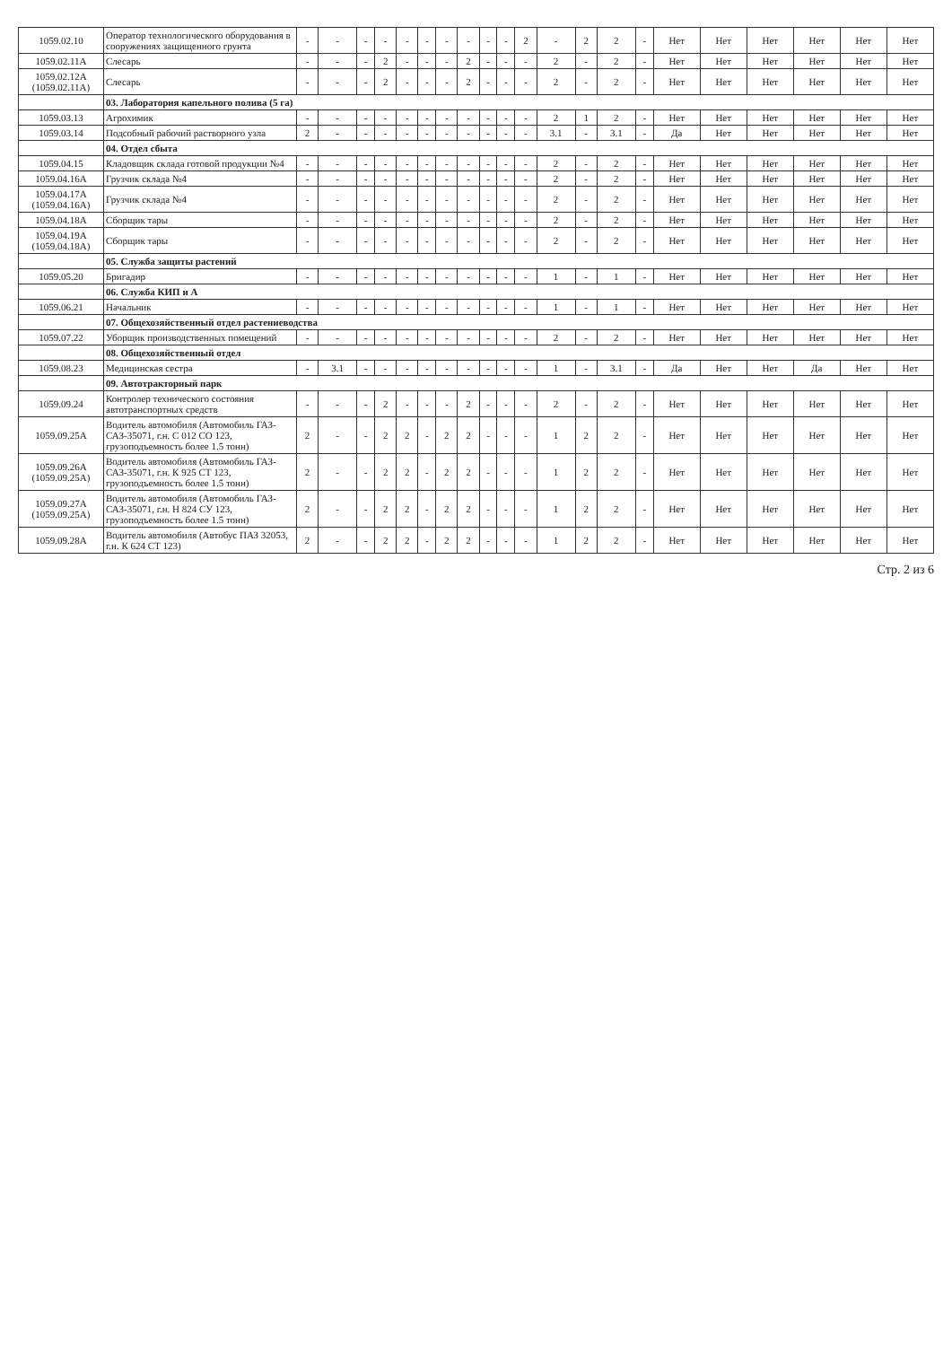| 1059.02.10 | Оператор технологического оборудования в сооружениях защищенного грунта | - | - | - | - | - | - | - | - | - | - | 2 | - | 2 | 2 | - | Нет | Нет | Нет | Нет | Нет | Нет |
| 1059.02.11А | Слесарь | - | - | - | 2 | - | - | - | 2 | - | - | - | 2 | - | 2 | - | Нет | Нет | Нет | Нет | Нет | Нет |
| 1059.02.12А (1059.02.11А) | Слесарь | - | - | - | 2 | - | - | - | 2 | - | - | - | 2 | - | 2 | - | Нет | Нет | Нет | Нет | Нет | Нет |
| | 03. Лаборатория капельного полива (5 га) | | | | | | | | | | | | | | | | | | | | | |
| 1059.03.13 | Агрохимик | - | - | - | - | - | - | - | - | - | - | - | 2 | 1 | 2 | - | Нет | Нет | Нет | Нет | Нет | Нет |
| 1059.03.14 | Подсобный рабочий растворного узла | 2 | - | - | - | - | - | - | - | - | - | - | 3.1 | - | 3.1 | - | Да | Нет | Нет | Нет | Нет | Нет |
| | 04. Отдел сбыта | | | | | | | | | | | | | | | | | | | | | |
| 1059.04.15 | Кладовщик склада готовой продукции №4 | - | - | - | - | - | - | - | - | - | - | - | 2 | - | 2 | - | Нет | Нет | Нет | Нет | Нет | Нет |
| 1059.04.16А | Грузчик склада №4 | - | - | - | - | - | - | - | - | - | - | - | 2 | - | 2 | - | Нет | Нет | Нет | Нет | Нет | Нет |
| 1059.04.17А (1059.04.16А) | Грузчик склада №4 | - | - | - | - | - | - | - | - | - | - | - | 2 | - | 2 | - | Нет | Нет | Нет | Нет | Нет | Нет |
| 1059.04.18А | Сборщик тары | - | - | - | - | - | - | - | - | - | - | - | 2 | - | 2 | - | Нет | Нет | Нет | Нет | Нет | Нет |
| 1059.04.19А (1059.04.18А) | Сборщик тары | - | - | - | - | - | - | - | - | - | - | - | 2 | - | 2 | - | Нет | Нет | Нет | Нет | Нет | Нет |
| | 05. Служба защиты растений | | | | | | | | | | | | | | | | | | | | | |
| 1059.05.20 | Бригадир | - | - | - | - | - | - | - | - | - | - | - | 1 | - | 1 | - | Нет | Нет | Нет | Нет | Нет | Нет |
| | 06. Служба КИП и А | | | | | | | | | | | | | | | | | | | | | |
| 1059.06.21 | Начальник | - | - | - | - | - | - | - | - | - | - | - | 1 | - | 1 | - | Нет | Нет | Нет | Нет | Нет | Нет |
| | 07. Общехозяйственный отдел растениеводства | | | | | | | | | | | | | | | | | | | | | |
| 1059.07.22 | Уборщик производственных помещений | - | - | - | - | - | - | - | - | - | - | - | 2 | - | 2 | - | Нет | Нет | Нет | Нет | Нет | Нет |
| | 08. Общехозяйственный отдел | | | | | | | | | | | | | | | | | | | | | |
| 1059.08.23 | Медицинская сестра | - | 3.1 | - | - | - | - | - | - | - | - | - | 1 | - | 3.1 | - | Да | Нет | Нет | Да | Нет | Нет |
| | 09. Автотракторный парк | | | | | | | | | | | | | | | | | | | | | |
| 1059.09.24 | Контролер технического состояния автотранспортных средств | - | - | - | 2 | - | - | - | 2 | - | - | - | 2 | - | 2 | - | Нет | Нет | Нет | Нет | Нет | Нет |
| 1059.09.25А | Водитель автомобиля (Автомобиль ГАЗ-САЗ-35071, г.н. С 012 СО 123, грузоподъемность более 1.5 тонн) | 2 | - | - | 2 | 2 | - | 2 | 2 | - | - | - | 1 | 2 | 2 | - | Нет | Нет | Нет | Нет | Нет | Нет |
| 1059.09.26А (1059.09.25А) | Водитель автомобиля (Автомобиль ГАЗ-САЗ-35071, г.н. К 925 СТ 123, грузоподъемность более 1.5 тонн) | 2 | - | - | 2 | 2 | - | 2 | 2 | - | - | - | 1 | 2 | 2 | - | Нет | Нет | Нет | Нет | Нет | Нет |
| 1059.09.27А (1059.09.25А) | Водитель автомобиля (Автомобиль ГАЗ-САЗ-35071, г.н. Н 824 СУ 123, грузоподъемность более 1.5 тонн) | 2 | - | - | 2 | 2 | - | 2 | 2 | - | - | - | 1 | 2 | 2 | - | Нет | Нет | Нет | Нет | Нет | Нет |
| 1059.09.28А | Водитель автомобиля (Автобус ПАЗ 32053, г.н. К 624 СТ 123) | 2 | - | - | 2 | 2 | - | 2 | 2 | - | - | - | 1 | 2 | 2 | - | Нет | Нет | Нет | Нет | Нет | Нет |
Стр. 2 из 6